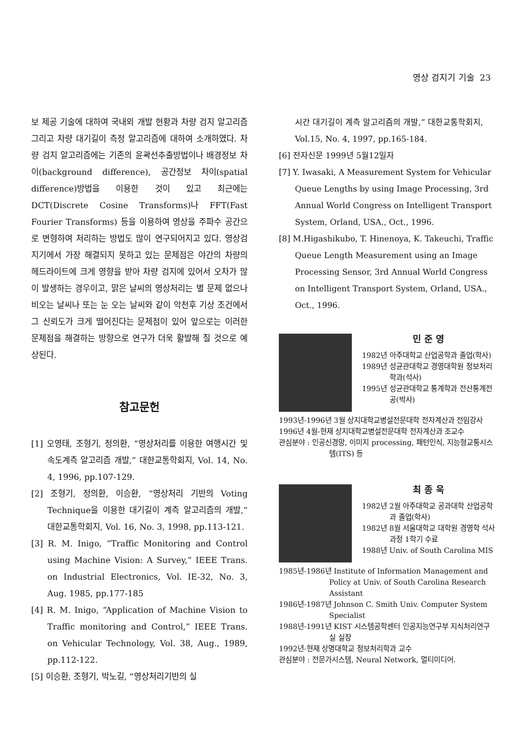영상 검지기 기술 23
보 제공 기술에 대하여 국내외 개발 현황과 차량 검지 알고리즘 그리고 차량 대기길이 측정 알고리즘에 대하여 소개하였다. 차량 검지 알고리즘에는 기존의 윤곽선추출방법이나 배경정보 차이(background difference), 공간정보 차이(spatial difference)방법을 이용한 것이 있고 최근에는 DCT(Discrete Cosine Transforms)나 FFT(Fast Fourier Transforms) 등을 이용하여 영상을 주파수 공간으로 변형하여 처리하는 방법도 많이 연구되어지고 있다. 영상검지기에서 가장 해결되지 못하고 있는 문제점은 야간의 차량의 헤드라이트에 크게 영향을 받아 차량 검지에 있어서 오차가 많이 발생하는 경우이고, 맑은 날씨의 영상처리는 별 문제 없으나 비오는 날씨나 또는 눈 오는 날씨와 같이 악천후 기상 조건에서 그 신뢰도가 크게 떨어진다는 문제점이 있어 앞으로는 이러한 문제점을 해결하는 방향으로 연구가 더욱 활발해 질 것으로 예상된다.
참고문헌
[1] 오영태, 조형기, 정의환, “영상처리를 이용한 여행시간 및 속도계측 알고리즘 개발,” 대한교통학회지, Vol. 14, No. 4, 1996, pp.107-129.
[2] 조형기, 정의환, 이승환, “영상처리 기반의 Voting Technique을 이용한 대기길이 계측 알고리즘의 개발,” 대한교통학회지, Vol. 16, No. 3, 1998, pp.113-121.
[3] R. M. Inigo, “Traffic Monitoring and Control using Machine Vision: A Survey,” IEEE Trans. on Industrial Electronics, Vol. IE-32, No. 3, Aug. 1985, pp.177-185
[4] R. M. Inigo, “Application of Machine Vision to Traffic monitoring and Control,” IEEE Trans. on Vehicular Technology, Vol. 38, Aug., 1989, pp.112-122.
[5] 이승환, 조형기, 박노길, “영상처리기반의 실
시간 대기길이 계측 알고리즘의 개발,” 대한교통학회지, Vol.15, No. 4, 1997, pp.165-184.
[6] 전자신문 1999년 5월12일자
[7] Y. Iwasaki, A Measurement System for Vehicular Queue Lengths by using Image Processing, 3rd Annual World Congress on Intelligent Transport System, Orland, USA., Oct., 1996.
[8] M.Higashikubo, T. Hinenoya, K. Takeuchi, Traffic Queue Length Measurement using an Image Processing Sensor, 3rd Annual World Congress on Intelligent Transport System, Orland, USA., Oct., 1996.
민 준 영
1982년 아주대학교 산업공학과 졸업(학사)
1989년 성균관대학교 경영대학원 정보처리학과(석사)
1995년 성균관대학교 통계학과 전산통계전공(박사)
1993년-1996년 3월 상지대학교병설전문대학 전자계산과 전임강사
1996년 4월-현재 상지대학교병설전문대학 전자계산과 조교수
관심분야 : 인공신경망, 이미지 processing, 패턴인식, 지능형교통시스템(ITS) 등
최 종 욱
1982년 2월 아주대학교 공과대학 산업공학과 졸업(학사)
1982년 8월 서울대학교 대학원 경영학 석사과정 1학기 수료
1988년 Univ. of South Carolina MIS
1985년-1986년 Institute of Information Management and Policy at Univ. of South Carolina Research Assistant
1986년-1987년 Johnson C. Smith Univ. Computer System Specialist
1988년-1991년 KIST 시스템공학센터 인공지능연구부 지식처리연구실 실장
1992년-현재 상명대학교 정보처리학과 교수
관심분야 : 전문가시스템, Neural Network, 멀티미디어.